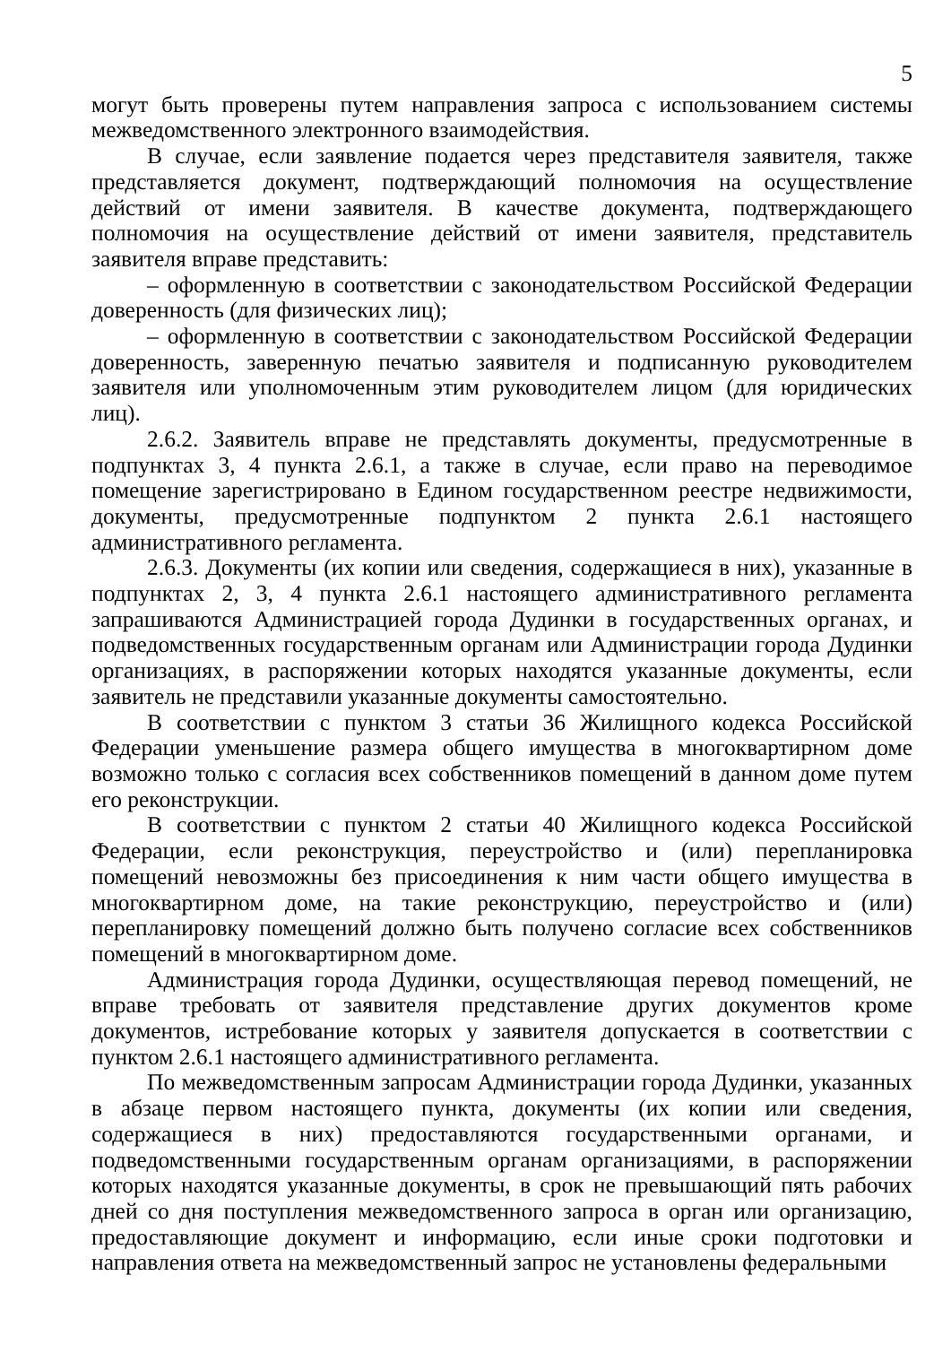5
могут быть проверены путем направления запроса с использованием системы межведомственного электронного взаимодействия.
В случае, если заявление подается через представителя заявителя, также представляется документ, подтверждающий полномочия на осуществление действий от имени заявителя. В качестве документа, подтверждающего полномочия на осуществление действий от имени заявителя, представитель заявителя вправе представить:
– оформленную в соответствии с законодательством Российской Федерации доверенность (для физических лиц);
– оформленную в соответствии с законодательством Российской Федерации доверенность, заверенную печатью заявителя и подписанную руководителем заявителя или уполномоченным этим руководителем лицом (для юридических лиц).
2.6.2. Заявитель вправе не представлять документы, предусмотренные в подпунктах 3, 4 пункта 2.6.1, а также в случае, если право на переводимое помещение зарегистрировано в Едином государственном реестре недвижимости, документы, предусмотренные подпунктом 2 пункта 2.6.1 настоящего административного регламента.
2.6.3. Документы (их копии или сведения, содержащиеся в них), указанные в подпунктах 2, 3, 4 пункта 2.6.1 настоящего административного регламента запрашиваются Администрацией города Дудинки в государственных органах, и подведомственных государственным органам или Администрации города Дудинки организациях, в распоряжении которых находятся указанные документы, если заявитель не представили указанные документы самостоятельно.
В соответствии с пунктом 3 статьи 36 Жилищного кодекса Российской Федерации уменьшение размера общего имущества в многоквартирном доме возможно только с согласия всех собственников помещений в данном доме путем его реконструкции.
В соответствии с пунктом 2 статьи 40 Жилищного кодекса Российской Федерации, если реконструкция, переустройство и (или) перепланировка помещений невозможны без присоединения к ним части общего имущества в многоквартирном доме, на такие реконструкцию, переустройство и (или) перепланировку помещений должно быть получено согласие всех собственников помещений в многоквартирном доме.
Администрация города Дудинки, осуществляющая перевод помещений, не вправе требовать от заявителя представление других документов кроме документов, истребование которых у заявителя допускается в соответствии с пунктом 2.6.1 настоящего административного регламента.
По межведомственным запросам Администрации города Дудинки, указанных в абзаце первом настоящего пункта, документы (их копии или сведения, содержащиеся в них) предоставляются государственными органами, и подведомственными государственным органам организациями, в распоряжении которых находятся указанные документы, в срок не превышающий пять рабочих дней со дня поступления межведомственного запроса в орган или организацию, предоставляющие документ и информацию, если иные сроки подготовки и направления ответа на межведомственный запрос не установлены федеральными